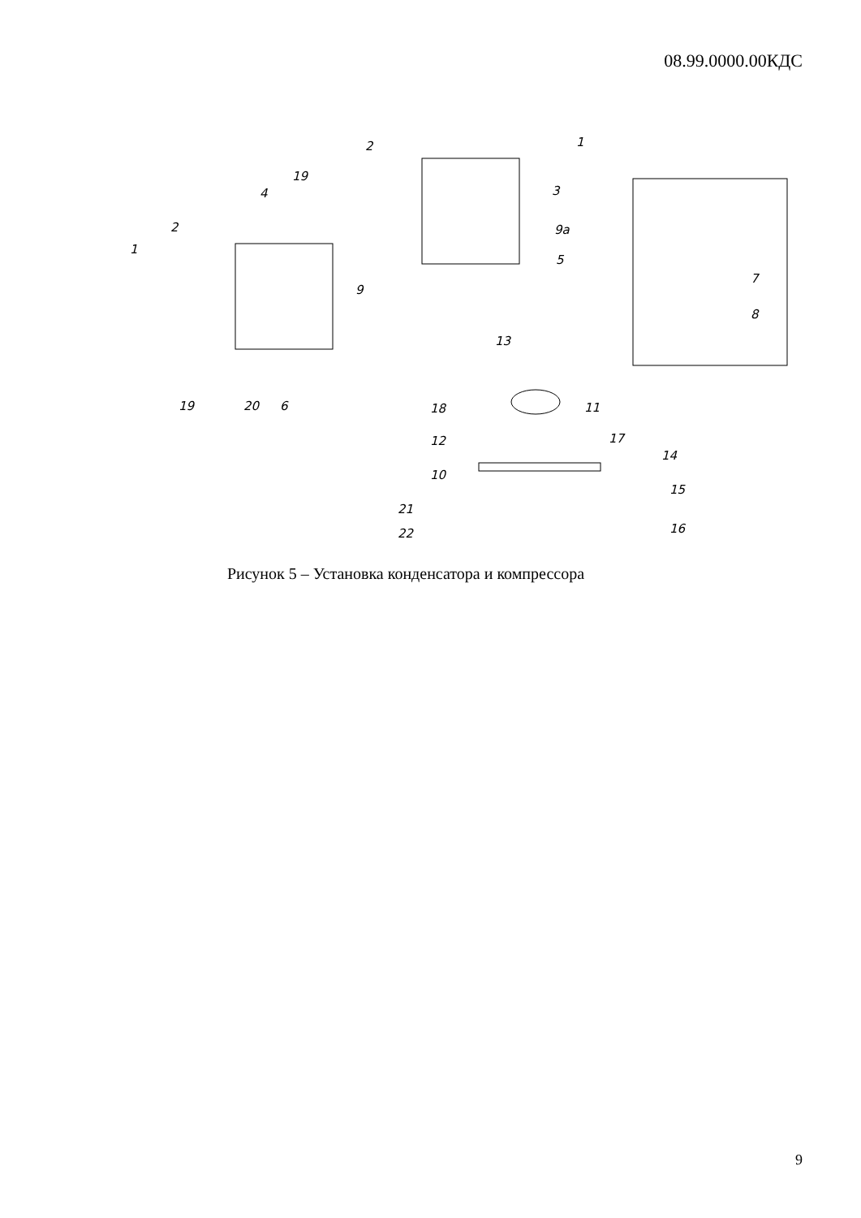08.99.0000.00КДС
2
1
19
4
3
2
1
9a
5
9
7
8
13
19
20
6
18
11
12
17
14
10
15
21
16
22
Рисунок 5 – Установка конденсатора и компрессора
9